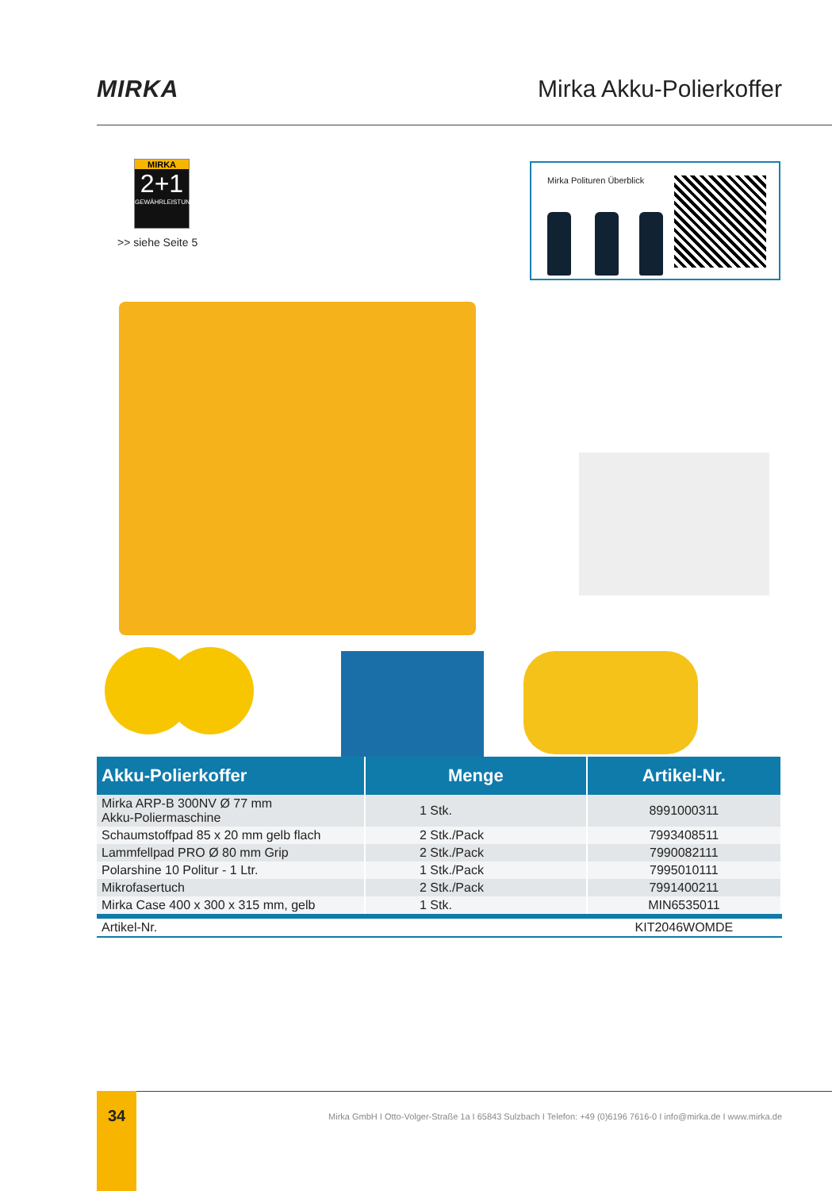MIRKA Mirka Akku-Polierkoffer
MIRKA
2+1
GEWÄHRLEISTUNG
>> siehe Seite 5
Mirka Polituren Überblick
| Akku-Polierkoffer | Menge | Artikel-Nr. |
| --- | --- | --- |
| Mirka ARP-B 300NV Ø 77 mm Akku-Poliermaschine | 1 Stk. | 8991000311 |
| Schaumstoffpad 85 x 20 mm gelb flach | 2 Stk./Pack | 7993408511 |
| Lammfellpad PRO Ø 80 mm Grip | 2 Stk./Pack | 7990082111 |
| Polarshine 10 Politur - 1 Ltr. | 1 Stk./Pack | 7995010111 |
| Mikrofasertuch | 2 Stk./Pack | 7991400211 |
| Mirka Case 400 x 300 x 315 mm, gelb | 1 Stk. | MIN6535011 |
| Artikel-Nr. | | KIT2046WOMDE |
34
Mirka GmbH I Otto-Volger-Straße 1a I 65843 Sulzbach I Telefon: +49 (0)6196 7616-0 I info@mirka.de I www.mirka.de